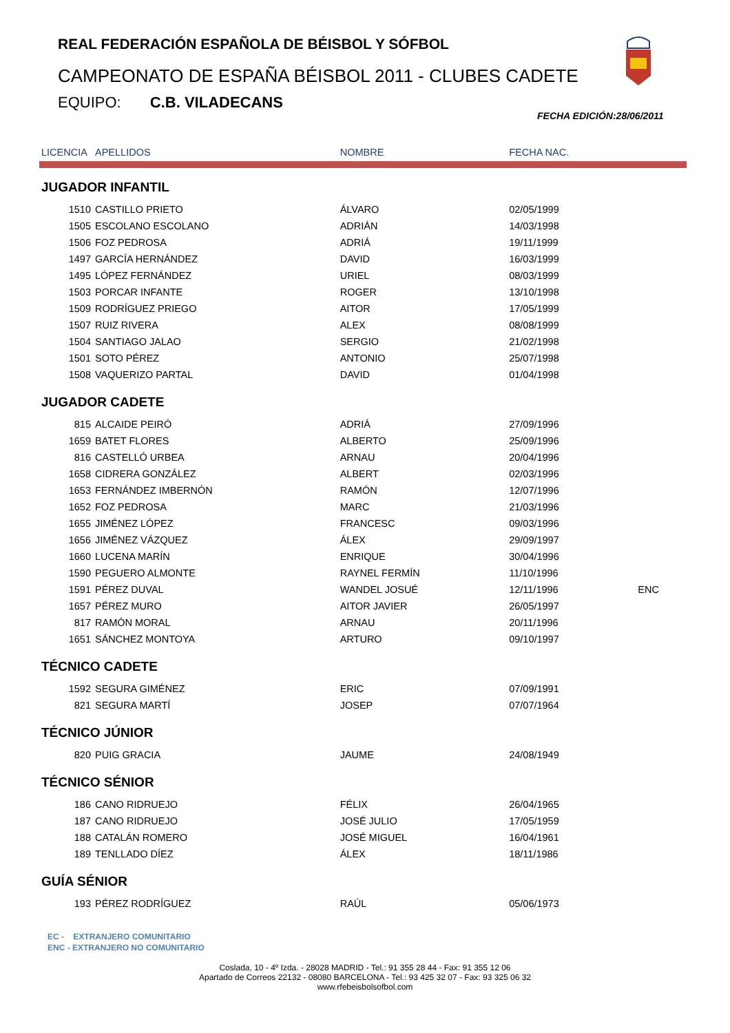REAL FEDERACIÓN ESPAÑOLA DE BÉISBOL Y SÓFBOL
CAMPEONATO DE ESPAÑA BÉISBOL 2011 - CLUBES CADETE
EQUIPO: C.B. VILADECANS
FECHA EDICIÓN:28/06/2011
| LICENCIA | APELLIDOS | NOMBRE | FECHA NAC. | |
| --- | --- | --- | --- | --- |
| JUGADOR INFANTIL | | | | |
| 1510 | CASTILLO PRIETO | ÁLVARO | 02/05/1999 | |
| 1505 | ESCOLANO ESCOLANO | ADRIÁN | 14/03/1998 | |
| 1506 | FOZ PEDROSA | ADRIÁ | 19/11/1999 | |
| 1497 | GARCÍA HERNÁNDEZ | DAVID | 16/03/1999 | |
| 1495 | LÓPEZ FERNÁNDEZ | URIEL | 08/03/1999 | |
| 1503 | PORCAR INFANTE | ROGER | 13/10/1998 | |
| 1509 | RODRÍGUEZ PRIEGO | AITOR | 17/05/1999 | |
| 1507 | RUIZ RIVERA | ALEX | 08/08/1999 | |
| 1504 | SANTIAGO JALAO | SERGIO | 21/02/1998 | |
| 1501 | SOTO PÉREZ | ANTONIO | 25/07/1998 | |
| 1508 | VAQUERIZO PARTAL | DAVID | 01/04/1998 | |
| JUGADOR CADETE | | | | |
| 815 | ALCAIDE PEIRÓ | ADRIÁ | 27/09/1996 | |
| 1659 | BATET FLORES | ALBERTO | 25/09/1996 | |
| 816 | CASTELLÓ URBEA | ARNAU | 20/04/1996 | |
| 1658 | CIDRERA GONZÁLEZ | ALBERT | 02/03/1996 | |
| 1653 | FERNÁNDEZ IMBERNÓN | RAMÓN | 12/07/1996 | |
| 1652 | FOZ PEDROSA | MARC | 21/03/1996 | |
| 1655 | JIMÉNEZ LÓPEZ | FRANCESC | 09/03/1996 | |
| 1656 | JIMÉNEZ VÁZQUEZ | ÁLEX | 29/09/1997 | |
| 1660 | LUCENA MARÍN | ENRIQUE | 30/04/1996 | |
| 1590 | PEGUERO ALMONTE | RAYNEL FERMÍN | 11/10/1996 | |
| 1591 | PÉREZ DUVAL | WANDEL JOSUÉ | 12/11/1996 | ENC |
| 1657 | PÉREZ MURO | AITOR JAVIER | 26/05/1997 | |
| 817 | RAMÓN MORAL | ARNAU | 20/11/1996 | |
| 1651 | SÁNCHEZ MONTOYA | ARTURO | 09/10/1997 | |
| TÉCNICO CADETE | | | | |
| 1592 | SEGURA GIMÉNEZ | ERIC | 07/09/1991 | |
| 821 | SEGURA MARTÍ | JOSEP | 07/07/1964 | |
| TÉCNICO JÚNIOR | | | | |
| 820 | PUIG GRACIA | JAUME | 24/08/1949 | |
| TÉCNICO SÉNIOR | | | | |
| 186 | CANO RIDRUEJO | FÉLIX | 26/04/1965 | |
| 187 | CANO RIDRUEJO | JOSÉ JULIO | 17/05/1959 | |
| 188 | CATALÁN ROMERO | JOSÉ MIGUEL | 16/04/1961 | |
| 189 | TENLLADO DÍEZ | ÁLEX | 18/11/1986 | |
| GUÍA SÉNIOR | | | | |
| 193 | PÉREZ RODRÍGUEZ | RAÚL | 05/06/1973 | |
EC - EXTRANJERO COMUNITARIO
ENC - EXTRANJERO NO COMUNITARIO
Coslada, 10 - 4º Izda. - 28028 MADRID - Tel.: 91 355 28 44 - Fax: 91 355 12 06
Apartado de Correos 22132 - 08080 BARCELONA - Tel.: 93 425 32 07 - Fax: 93 325 06 32
www.rfebeisbolsofbol.com